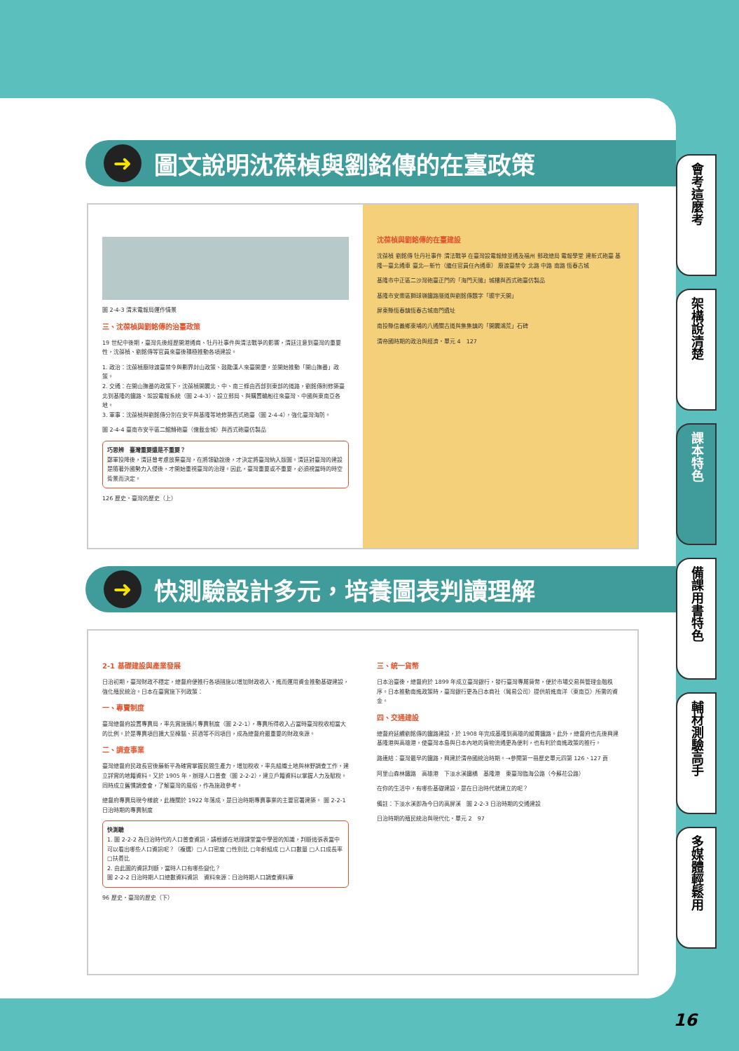➜ 圖文說明沈葆楨與劉銘傳的在臺政策
圖 2-4-3 清末電報局運作情景
三、沈葆楨與劉銘傳的治臺政策
19 世紀中後期，臺灣先後經歷開港通商、牡丹社事件與清法戰爭的影響，清廷注意到臺灣的重要性，沈葆楨、劉銘傳等官員來臺後積極推動各項建設。
1. 政治：沈葆楨廢除渡臺禁令與劃界封山政策、鼓勵漢人來臺開墾，並開始推動「開山撫番」政策。
2. 交通：在開山撫番的政策下，沈葆楨開闢北、中、南三條由西部到東部的道路，劉銘傳則修築臺北到基隆的鐵路、架設電報系統（圖 2-4-3）、設立郵局、與購置輪船往來臺灣、中國與東南亞各地。
3. 軍事：沈葆楨與劉銘傳分別在安平與基隆等地修築西式砲臺（圖 2-4-4），強化臺灣海防。
圖 2-4-4 臺南市安平區二鯤鯓砲臺（億載金城）與西式砲臺仿製品
巧思辨　臺灣重要還是不重要？
鄭軍投降後，清廷曾考慮放棄臺灣，在將領勸說後，才決定將臺灣納入版圖。清廷對臺灣的建設是隨著外國勢力入侵後，才開始重視臺灣的治理。因此，臺灣重要或不重要，必須視當時的時空背景而決定。
126 歷史・臺灣的歷史（上）
沈葆楨與劉銘傳的在臺建設
沈葆楨 劉銘傳 牡丹社事件 清法戰爭 在臺灣設電報線並通及福州 郵政總局 電報學堂 建新式砲臺 基隆—臺北通車 臺北—新竹（繼任官員任內通車） 廢渡臺禁令 北路 中路 南路 恆春古城
基隆市中正區二沙灣砲臺正門的「海門天險」城樓與西式砲臺仿製品
基隆市安樂區獅球嶺鐵路隧道與劉銘傳題字「曠宇天開」
屏東縣恆春鎮恆春古城南門遺址
南投縣信義鄉東埔的八通關古道與集集鎮的「開闢鴻荒」石碑
清帝國時期的政治與經濟・單元 4　127
➜ 快測驗設計多元，培養圖表判讀理解
2-1 基礎建設與產業發展
日治初期，臺灣財政不穩定，總督府便推行各項措施以增加財政收入，進而運用資金推動基礎建設，強化殖民統治。日本在臺實施下列政策：
一、專賣制度
臺灣總督府設置專賣局，率先實施鴉片專賣制度（圖 2-2-1），專賣所得收入占當時臺灣稅收相當大的比例。於是專賣項目擴大至樟腦、菸酒等不同項目，成為總督府最重要的財政來源。
二、調查事業
臺灣總督府民政長官後藤新平為確實掌握民間生產力，增加稅收，率先組織土地與林野調查工作，建立詳實的地籍資料。又於 1905 年，辦理人口普查（圖 2-2-2），建立戶籍資料以掌握人力及賦稅。同時成立舊慣調查會，了解臺灣的風俗，作為施政參考。
總督府專賣局現今樣貌，此機關於 1922 年落成，是日治時期專賣事業的主要官署建築。 圖 2-2-1 日治時期的專賣制度
快測驗
1. 圖 2-2-2 為日治時代的人口普查資訊，請根據在地理課堂當中學習的知識，判斷這張表當中可以看出哪些人口資訊呢？（複選）□人口密度 □性別比 □年齡組成 □人口數量 □人口成長率 □扶養比
2. 由此圖的資訊判斷，當時人口有哪些變化？
圖 2-2-2 日治時期人口總數資料資訊　資料來源：日治時期人口調查資料庫
96 歷史・臺灣的歷史（下）
三、統一貨幣
日本治臺後，總督府於 1899 年成立臺灣銀行，發行臺灣專屬貨幣，便於市場交易與管理金融秩序。日本推動南進政策時，臺灣銀行更為日本商社（貿易公司）提供前進南洋（東南亞）所需的資金。
四、交通建設
總督府延續劉銘傳的鐵路建設，於 1908 年完成基隆到高雄的縱貫鐵路。此外，總督府也先後興建基隆港與高雄港，使臺灣本島與日本內地的貨物流通更為便利，也有利於南進政策的推行。
路連結：臺灣最早的鐵路，興建於清帝國統治時期。→參閱第一冊歷史單元四第 126、127 頁
阿里山森林鐵路　高雄港　下淡水溪鐵橋　基隆港　東臺灣臨海公路（今蘇花公路）
在你的生活中，有哪些基礎建設，是在日治時代就建立的呢？
備註：下淡水溪即為今日的高屏溪　圖 2-2-3 日治時期的交通建設
日治時期的殖民統治與現代化・單元 2　97
會考這麼考
架構說清楚
課本特色
備課用書特色
輔材測驗高手
多媒體輕鬆用
16